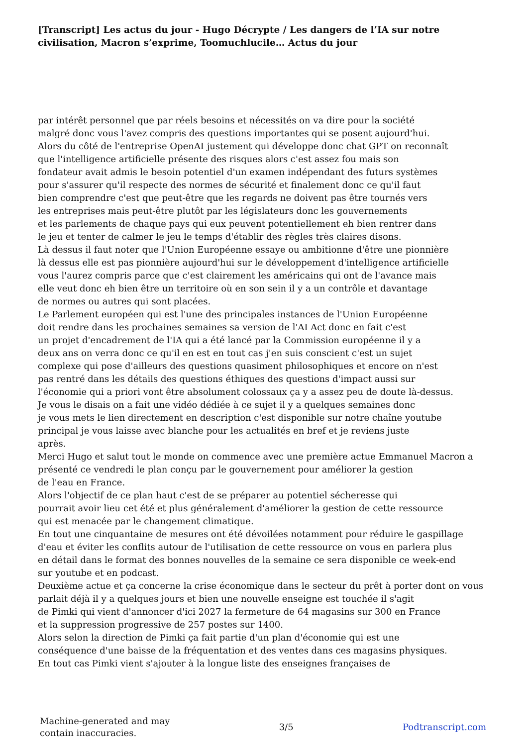[Transcript] Les actus du jour - Hugo Décrypte / Les dangers de l’IA sur notre civilisation, Macron s’exprime, Toomuchlucile… Actus du jour
par intérêt personnel que par réels besoins et nécessités on va dire pour la société
malgré donc vous l'avez compris des questions importantes qui se posent aujourd'hui.
Alors du côté de l'entreprise OpenAI justement qui développe donc chat GPT on reconnaît
que l'intelligence artificielle présente des risques alors c'est assez fou mais son
fondateur avait admis le besoin potentiel d'un examen indépendant des futurs systèmes
pour s'assurer qu'il respecte des normes de sécurité et finalement donc ce qu'il faut
bien comprendre c'est que peut-être que les regards ne doivent pas être tournés vers
les entreprises mais peut-être plutôt par les législateurs donc les gouvernements
et les parlements de chaque pays qui eux peuvent potentiellement eh bien rentrer dans
le jeu et tenter de calmer le jeu le temps d'établir des règles très claires disons.
Là dessus il faut noter que l'Union Européenne essaye ou ambitionne d'être une pionnière
là dessus elle est pas pionnière aujourd'hui sur le développement d'intelligence artificielle
vous l'aurez compris parce que c'est clairement les américains qui ont de l'avance mais
elle veut donc eh bien être un territoire où en son sein il y a un contrôle et davantage
de normes ou autres qui sont placées.
Le Parlement européen qui est l'une des principales instances de l'Union Européenne
doit rendre dans les prochaines semaines sa version de l'AI Act donc en fait c'est
un projet d'encadrement de l'IA qui a été lancé par la Commission européenne il y a
deux ans on verra donc ce qu'il en est en tout cas j'en suis conscient c'est un sujet
complexe qui pose d'ailleurs des questions quasiment philosophiques et encore on n'est
pas rentré dans les détails des questions éthiques des questions d'impact aussi sur
l'économie qui a priori vont être absolument colossaux ça y a assez peu de doute là-dessus.
Je vous le disais on a fait une vidéo dédiée à ce sujet il y a quelques semaines donc
je vous mets le lien directement en description c'est disponible sur notre chaîne youtube
principal je vous laisse avec blanche pour les actualités en bref et je reviens juste
après.
Merci Hugo et salut tout le monde on commence avec une première actue Emmanuel Macron a
présenté ce vendredi le plan conçu par le gouvernement pour améliorer la gestion
de l'eau en France.
Alors l'objectif de ce plan haut c'est de se préparer au potentiel sécheresse qui
pourrait avoir lieu cet été et plus généralement d'améliorer la gestion de cette ressource
qui est menacée par le changement climatique.
En tout une cinquantaine de mesures ont été dévoilées notamment pour réduire le gaspillage
d'eau et éviter les conflits autour de l'utilisation de cette ressource on vous en parlera plus
en détail dans le format des bonnes nouvelles de la semaine ce sera disponible ce week-end
sur youtube et en podcast.
Deuxième actue et ça concerne la crise économique dans le secteur du prêt à porter dont on vous
parlait déjà il y a quelques jours et bien une nouvelle enseigne est touchée il s'agit
de Pimki qui vient d'annoncer d'ici 2027 la fermeture de 64 magasins sur 300 en France
et la suppression progressive de 257 postes sur 1400.
Alors selon la direction de Pimki ça fait partie d'un plan d'économie qui est une
conséquence d'une baisse de la fréquentation et des ventes dans ces magasins physiques.
En tout cas Pimki vient s'ajouter à la longue liste des enseignes françaises de
Machine-generated and may
contain inaccuracies.
3/5 Podtranscript.com